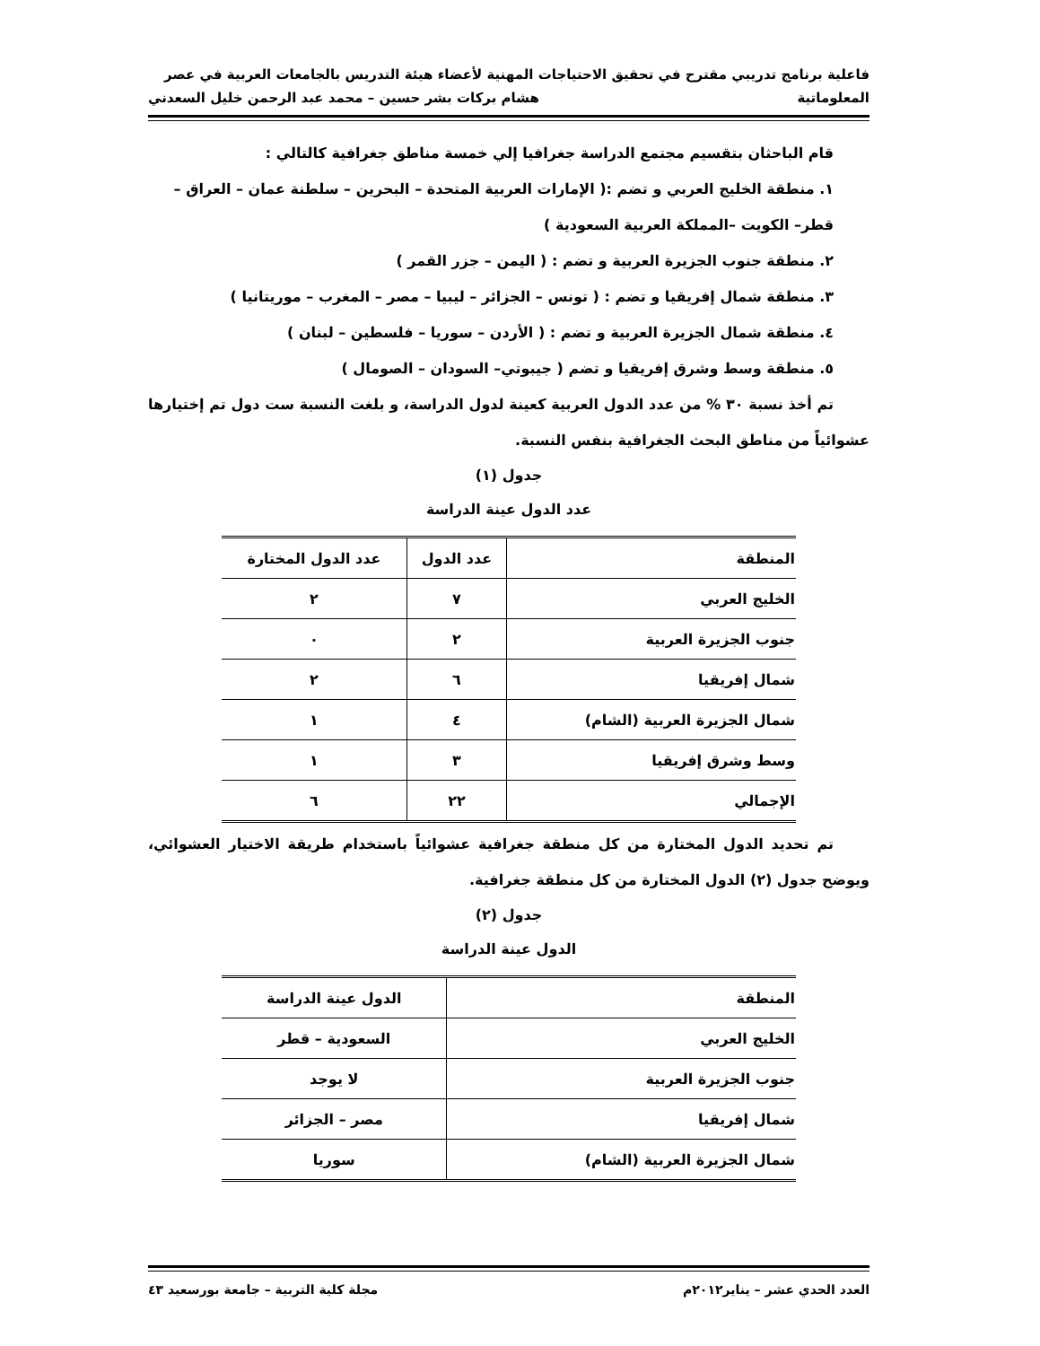فاعلية برنامج تدريبي مقترح في تحقيق الاحتياجات المهنية لأعضاء هيئة التدريس بالجامعات العربية في عصر
المعلوماتية هشام بركات بشر حسين – محمد عبد الرحمن خليل السعدني
قام الباحثان بتقسيم مجتمع الدراسة جغرافيا إلي خمسة مناطق جغرافية كالتالي :
١. منطقة الخليج العربي و تضم :( الإمارات العربية المتحدة – البحرين – سلطنة عمان – العراق – قطر– الكويت –المملكة العربية السعودية )
٢. منطقة جنوب الجزيرة العربية و تضم : ( اليمن – جزر القمر )
٣. منطقة شمال إفريقيا و تضم : ( تونس – الجزائر – ليبيا – مصر – المغرب – موريتانيا )
٤. منطقة شمال الجزيرة العربية و تضم : ( الأردن – سوريا – فلسطين – لبنان )
٥. منطقة وسط وشرق إفريقيا و تضم ( جيبوتي– السودان – الصومال )
تم أخذ نسبة ٣٠ % من عدد الدول العربية كعينة لدول الدراسة، و بلغت النسبة ست دول تم إختيارها عشوائياً من مناطق البحث الجغرافية بنفس النسبة.
جدول (١)
عدد الدول عينة الدراسة
| المنطقة | عدد الدول | عدد الدول المختارة |
| --- | --- | --- |
| الخليج العربي | ٧ | ٢ |
| جنوب الجزيرة العربية | ٢ | ٠ |
| شمال إفريقيا | ٦ | ٢ |
| شمال الجزيرة العربية (الشام) | ٤ | ١ |
| وسط وشرق إفريقيا | ٣ | ١ |
| الإجمالي | ٢٢ | ٦ |
تم تحديد الدول المختارة من كل منطقة جغرافية عشوائياً باستخدام طريقة الاختيار العشوائي، ويوضح جدول (٢) الدول المختارة من كل منطقة جغرافية.
جدول (٢)
الدول عينة الدراسة
| المنطقة | الدول عينة الدراسة |
| --- | --- |
| الخليج العربي | السعودية – قطر |
| جنوب الجزيرة العربية | لا يوجد |
| شمال إفريقيا | مصر – الجزائر |
| شمال الجزيرة العربية (الشام) | سوريا |
العدد الحدي عشر – يناير٢٠١٢م مجلة كلية التربية – جامعة بورسعيد ٤٣